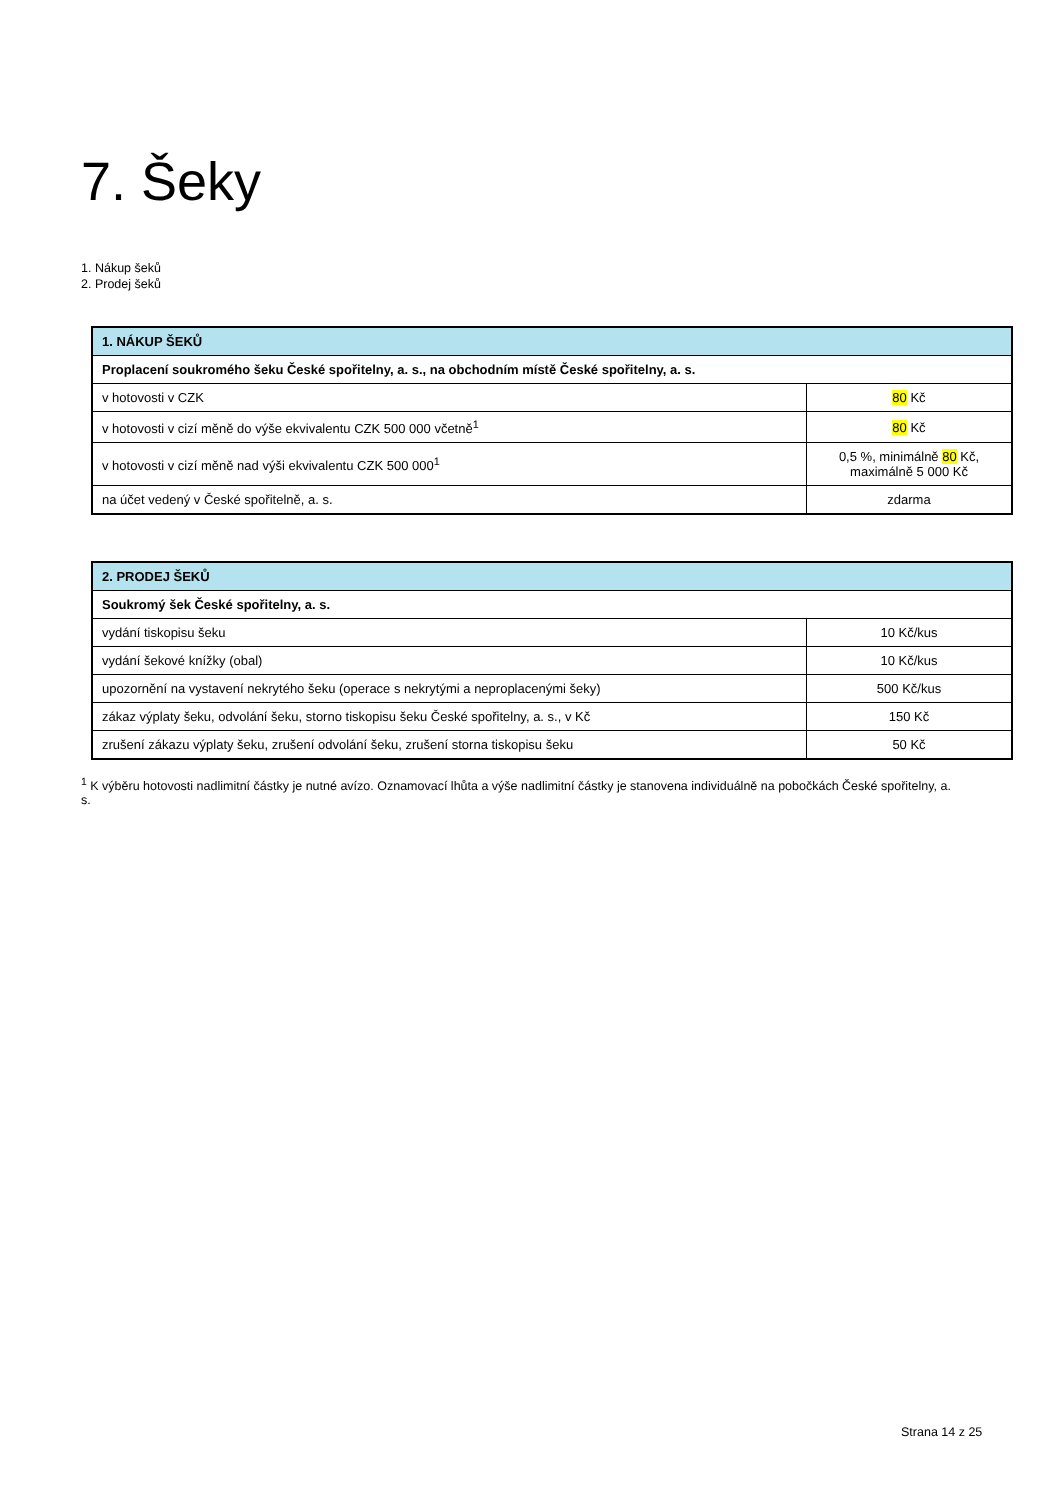7. Šeky
1. Nákup šeků
2. Prodej šeků
| 1. NÁKUP ŠEKŮ | |
| Proplacení soukromého šeku České spořitelny, a. s., na obchodním místě České spořitelny, a. s. | |
| v hotovosti v CZK | 80 Kč |
| v hotovosti v cizí měně do výše ekvivalentu CZK 500 000 včetně<sup>1</sup> | 80 Kč |
| v hotovosti v cizí měně nad výši ekvivalentu CZK 500 000<sup>1</sup> | 0,5 %, minimálně 80 Kč, maximálně 5 000 Kč |
| na účet vedený v České spořitelně, a. s. | zdarma |
| 2. PRODEJ ŠEKŮ | |
| Soukromý šek České spořitelny, a. s. | |
| vydání tiskopisu šeku | 10 Kč/kus |
| vydání šekové knížky (obal) | 10 Kč/kus |
| upozornění na vystavení nekrytého šeku (operace s nekrytými a neproplacenými šeky) | 500 Kč/kus |
| zákaz výplaty šeku, odvolání šeku, storno tiskopisu šeku České spořitelny, a. s., v Kč | 150 Kč |
| zrušení zákazu výplaty šeku, zrušení odvolání šeku, zrušení storna tiskopisu šeku | 50 Kč |
<sup>1</sup> K výběru hotovosti nadlimitní částky je nutné avízo. Oznamovací lhůta a výše nadlimitní částky je stanovena individuálně na pobočkách České spořitelny, a. s.
Strana 14 z 25